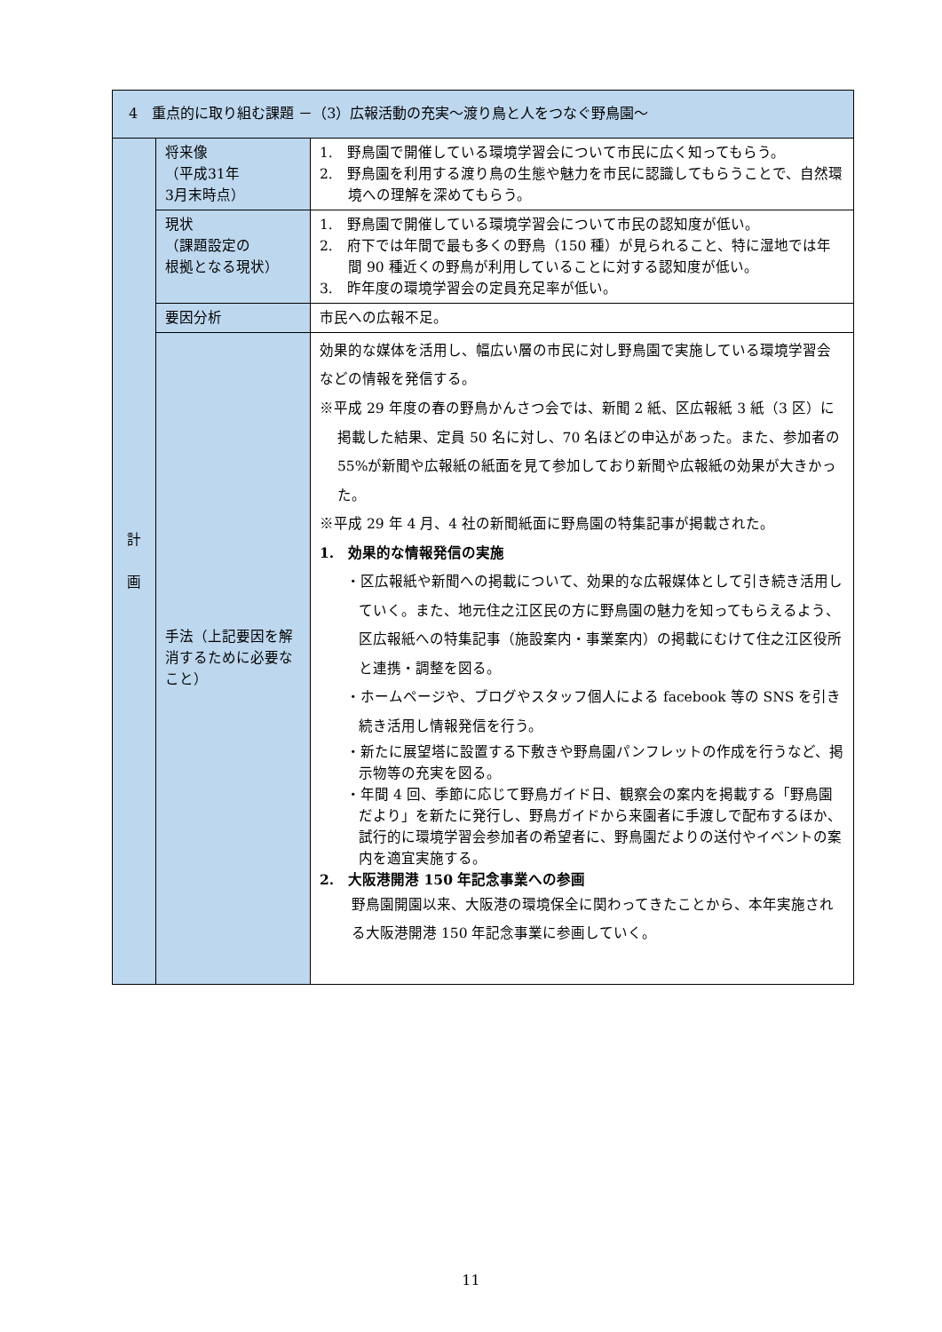| 4 重点的に取り組む課題 －（3）広報活動の充実～渡り鳥と人をつなぐ野鳥園～ | | |
| 計 画 | 将来像 （平成31年 3月末時点） | 1. 野鳥園で開催している環境学習会について市民に広く知ってもらう。 2. 野鳥園を利用する渡り鳥の生態や魅力を市民に認識してもらうことで、自然環境への理解を深めてもらう。 |
| | 現状 （課題設定の 根拠となる現状） | 1. 野鳥園で開催している環境学習会について市民の認知度が低い。 2. 府下では年間で最も多くの野鳥（150 種）が見られること、特に湿地では年間 90 種近くの野鳥が利用していることに対する認知度が低い。 3. 昨年度の環境学習会の定員充足率が低い。 |
| | 要因分析 | 市民への広報不足。 |
| | 手法（上記要因を解消するために必要なこと） | 効果的な媒体を活用し、幅広い層の市民に対し野鳥園で実施している環境学習会などの情報を発信する。 ※平成 29 年度の春の野鳥かんさつ会では、新聞 2 紙、区広報紙 3 紙（3 区）に掲載した結果、定員 50 名に対し、70 名ほどの申込があった。また、参加者の 55%が新聞や広報紙の紙面を見て参加しており新聞や広報紙の効果が大きかった。 ※平成 29 年 4 月、4 社の新聞紙面に野鳥園の特集記事が掲載された。 1. 効果的な情報発信の実施 ・区広報紙や新聞への掲載について、効果的な広報媒体として引き続き活用していく。また、地元住之江区民の方に野鳥園の魅力を知ってもらえるよう、区広報紙への特集記事（施設案内・事業案内）の掲載にむけて住之江区役所と連携・調整を図る。 ・ホームページや、ブログやスタッフ個人による facebook 等の SNS を引き続き活用し情報発信を行う。 ・新たに展望塔に設置する下敷きや野鳥園パンフレットの作成を行うなど、掲示物等の充実を図る。 ・年間 4 回、季節に応じて野鳥ガイド日、観察会の案内を掲載する「野鳥園だより」を新たに発行し、野鳥ガイドから来園者に手渡しで配布するほか、試行的に環境学習会参加者の希望者に、野鳥園だよりの送付やイベントの案内を適宜実施する。 2. 大阪港開港 150 年記念事業への参画 野鳥園開園以来、大阪港の環境保全に関わってきたことから、本年実施される大阪港開港 150 年記念事業に参画していく。 |
11